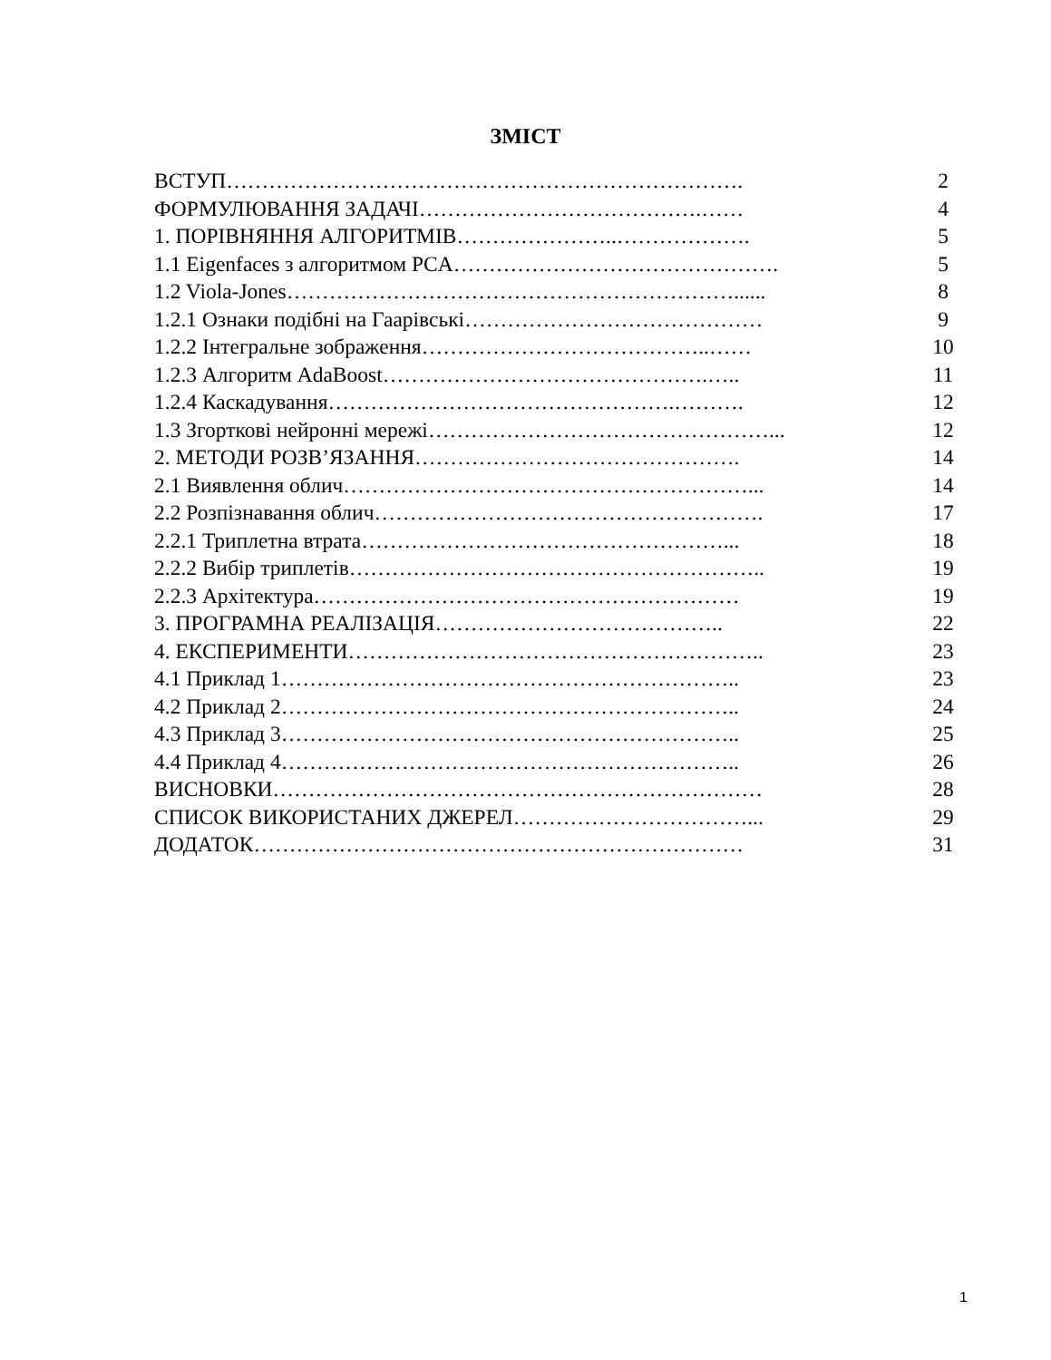ЗМІСТ
ВСТУП………………………………………………………………. 2
ФОРМУЛЮВАННЯ ЗАДАЧІ………………………………….…… 4
1. ПОРІВНЯННЯ АЛГОРИТМІВ…………………..………………. 5
1.1 Eigenfaces з алгоритмом PCA………………………………………. 5
1.2 Viola-Jones………………………………………………………...... 8
1.2.1 Ознаки подібні на Гаарівські…………………………………… 9
1.2.2 Інтегральне зображення…………………………………..…… 10
1.2.3 Алгоритм AdaBoost……………………………………….….. 11
1.2.4 Каскадування………………………………………….………. 12
1.3 Згорткові нейронні мережі…………………………………………... 12
2. МЕТОДИ РОЗВ’ЯЗАННЯ………………………………………. 14
2.1 Виявлення облич…………………………………………………... 14
2.2 Розпізнавання облич………………………………………………. 17
2.2.1 Триплетна втрата……………………………………………... 18
2.2.2 Вибір триплетів………………………………………………….. 19
2.2.3 Архітектура…………………………………………………… 19
3. ПРОГРАМНА РЕАЛІЗАЦІЯ………………………………….. 22
4. ЕКСПЕРИМЕНТИ………………………………………………….. 23
4.1 Приклад 1……………………………………………………….. 23
4.2 Приклад 2……………………………………………………….. 24
4.3 Приклад 3……………………………………………………….. 25
4.4 Приклад 4……………………………………………………….. 26
ВИСНОВКИ…………………………………………………………… 28
СПИСОК ВИКОРИСТАНИХ ДЖЕРЕЛ……………………………... 29
ДОДАТОК…………………………………………………………… 31
1